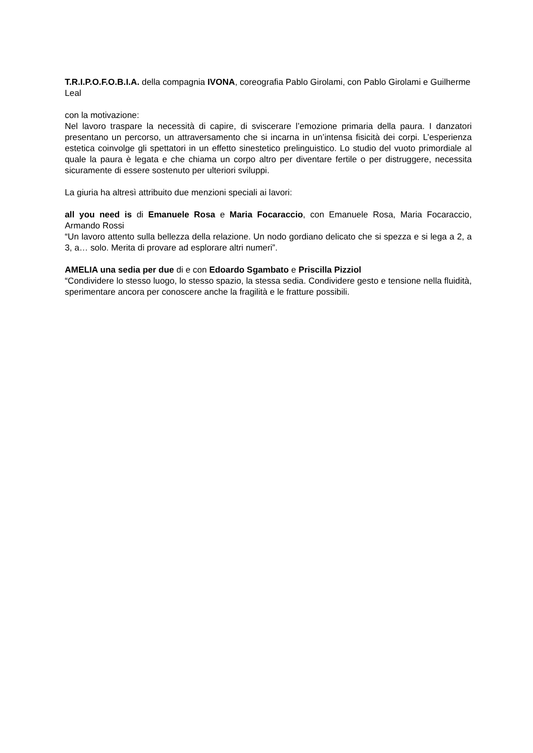T.R.I.P.O.F.O.B.I.A. della compagnia IVONA, coreografia Pablo Girolami, con Pablo Girolami e Guilherme Leal
con la motivazione:
Nel lavoro traspare la necessità di capire, di sviscerare l’emozione primaria della paura. I danzatori presentano un percorso, un attraversamento che si incarna in un’intensa fisicità dei corpi. L’esperienza estetica coinvolge gli spettatori in un effetto sinestetico prelinguistico. Lo studio del vuoto primordiale al quale la paura è legata e che chiama un corpo altro per diventare fertile o per distruggere, necessita sicuramente di essere sostenuto per ulteriori sviluppi.
La giuria ha altresì attribuito due menzioni speciali ai lavori:
all you need is di Emanuele Rosa e Maria Focaraccio, con Emanuele Rosa, Maria Focaraccio, Armando Rossi
“Un lavoro attento sulla bellezza della relazione. Un nodo gordiano delicato che si spezza e si lega a 2, a 3, a… solo. Merita di provare ad esplorare altri numeri”.
AMELIA una sedia per due di e con Edoardo Sgambato e Priscilla Pizziol
“Condividere lo stesso luogo, lo stesso spazio, la stessa sedia. Condividere gesto e tensione nella fluidità, sperimentare ancora per conoscere anche la fragilità e le fratture possibili.